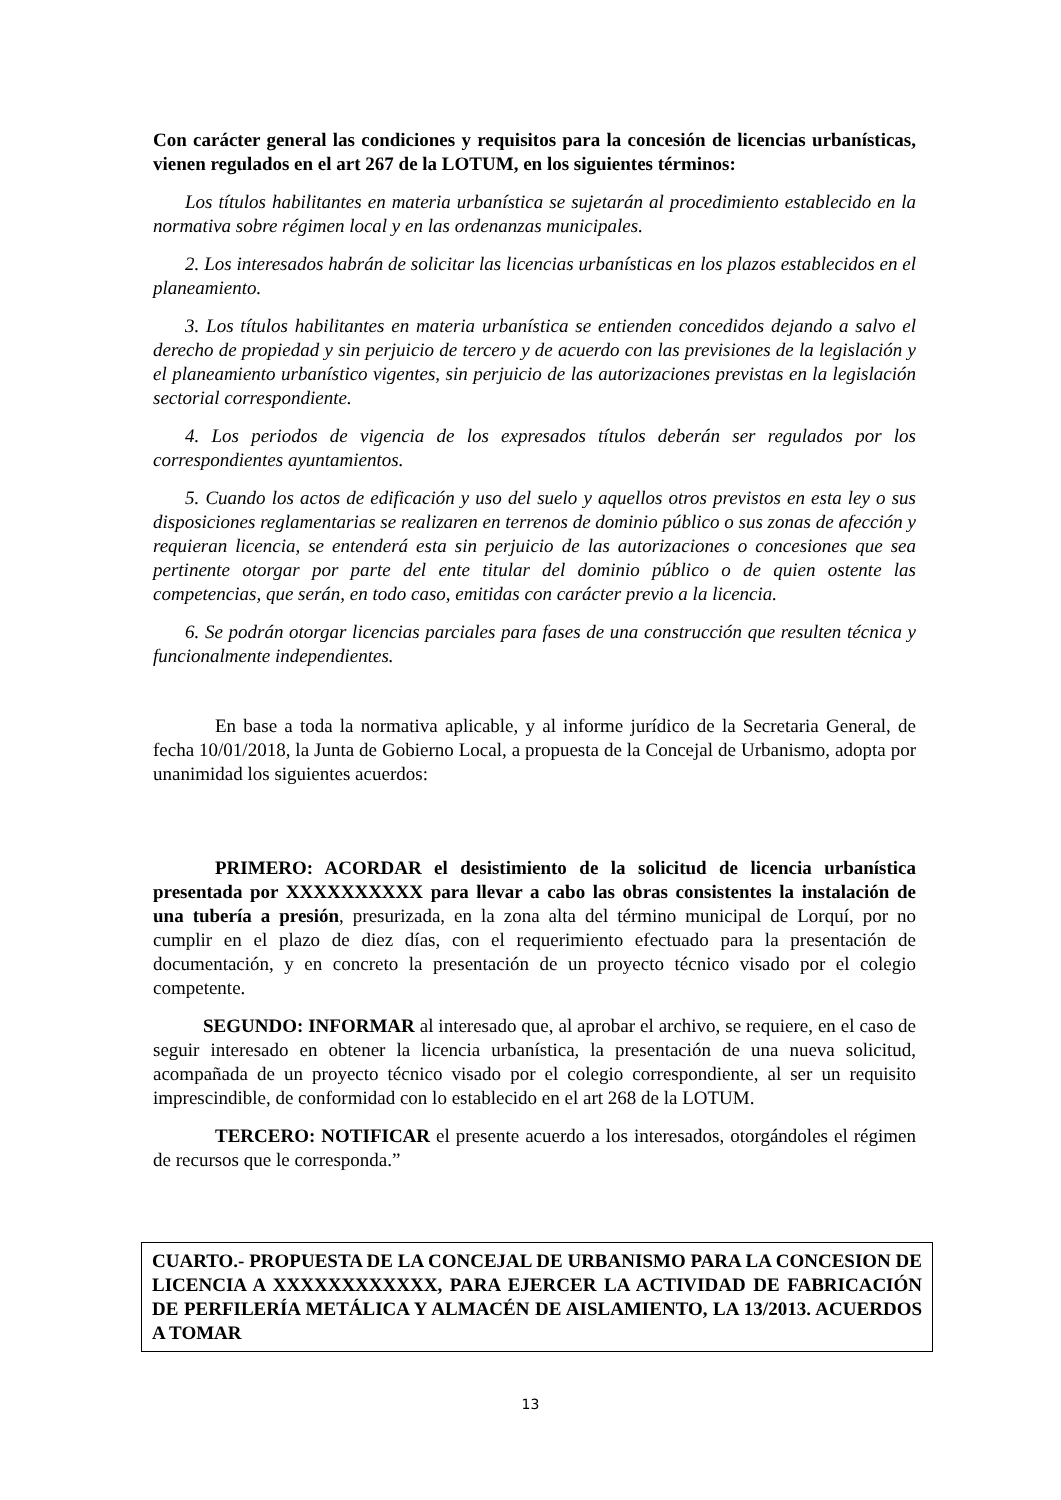Con carácter general las condiciones y requisitos para la concesión de licencias urbanísticas, vienen regulados en el art 267 de la LOTUM, en los siguientes términos:
Los títulos habilitantes en materia urbanística se sujetarán al procedimiento establecido en la normativa sobre régimen local y en las ordenanzas municipales.
2. Los interesados habrán de solicitar las licencias urbanísticas en los plazos establecidos en el planeamiento.
3. Los títulos habilitantes en materia urbanística se entienden concedidos dejando a salvo el derecho de propiedad y sin perjuicio de tercero y de acuerdo con las previsiones de la legislación y el planeamiento urbanístico vigentes, sin perjuicio de las autorizaciones previstas en la legislación sectorial correspondiente.
4. Los periodos de vigencia de los expresados títulos deberán ser regulados por los correspondientes ayuntamientos.
5. Cuando los actos de edificación y uso del suelo y aquellos otros previstos en esta ley o sus disposiciones reglamentarias se realizaren en terrenos de dominio público o sus zonas de afección y requieran licencia, se entenderá esta sin perjuicio de las autorizaciones o concesiones que sea pertinente otorgar por parte del ente titular del dominio público o de quien ostente las competencias, que serán, en todo caso, emitidas con carácter previo a la licencia.
6. Se podrán otorgar licencias parciales para fases de una construcción que resulten técnica y funcionalmente independientes.
En base a toda la normativa aplicable, y al informe jurídico de la Secretaria General, de fecha 10/01/2018, la Junta de Gobierno Local, a propuesta de la Concejal de Urbanismo, adopta por unanimidad los siguientes acuerdos:
PRIMERO: ACORDAR el desistimiento de la solicitud de licencia urbanística presentada por XXXXXXXXXX para llevar a cabo las obras consistentes la instalación de una tubería a presión, presurizada, en la zona alta del término municipal de Lorquí, por no cumplir en el plazo de diez días, con el requerimiento efectuado para la presentación de documentación, y en concreto la presentación de un proyecto técnico visado por el colegio competente.
SEGUNDO: INFORMAR al interesado que, al aprobar el archivo, se requiere, en el caso de seguir interesado en obtener la licencia urbanística, la presentación de una nueva solicitud, acompañada de un proyecto técnico visado por el colegio correspondiente, al ser un requisito imprescindible, de conformidad con lo establecido en el art 268 de la LOTUM.
TERCERO: NOTIFICAR el presente acuerdo a los interesados, otorgándoles el régimen de recursos que le corresponda.”
CUARTO.- PROPUESTA DE LA CONCEJAL DE URBANISMO PARA LA CONCESION DE LICENCIA A XXXXXXXXXXXX, PARA EJERCER LA ACTIVIDAD DE FABRICACIÓN DE PERFILERÍA METÁLICA Y ALMACÉN DE AISLAMIENTO, LA 13/2013. ACUERDOS A TOMAR
13